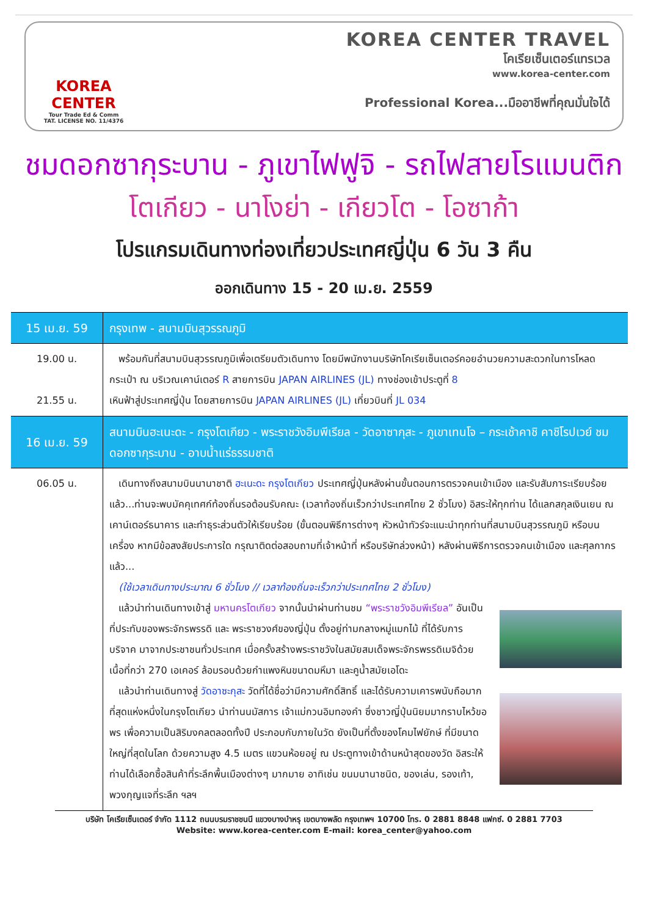KOREA CENTER
Tour Trade Ed & Comm
TAT. LICENSE NO. 11/4376
KOREA CENTER TRAVEL
โคเรียเซ็นเตอร์แทรเวล
www.korea-center.com
Professional Korea...มืออาชีพที่คุณมั่นใจได้
ชมดอกซากุระบาน - ภูเขาไฟฟูจิ - รถไฟสายโรแมนติก
โตเกียว - นาโงย่า - เกียวโต - โอซาก้า
โปรแกรมเดินทางท่องเที่ยวประเทศญี่ปุ่น 6 วัน 3 คืน
ออกเดินทาง 15 - 20 เม.ย. 2559
| 15 เม.ย. 59 | กรุงเทพ - สนามบินสุวรรณภูมิ |
| 19.00 น. 21.55 น. | พร้อมกันที่สนามบินสุวรรณภูมิเพื่อเตรียมตัวเดินทาง โดยมีพนักงานบริษัทโคเรียเซ็นเตอร์คอยอำนวยความสะดวกในการโหลดกระเป๋า ณ บริเวณเคาน์เตอร์ R สายการบิน JAPAN AIRLINES (JL) ทางช่องเข้าประตูที่ 8 เหินฟ้าสู่ประเทศญี่ปุ่น โดยสายการบิน JAPAN AIRLINES (JL) เที่ยวบินที่ JL 034 |
| 16 เม.ย. 59 | สนามบินฮะเนะดะ - กรุงโตเกียว - พระราชวังอิมพีเรียล - วัดอาซากุสะ - ภูเขาเทนโจ – กระเช้าคาชิ คาชิโรปเวย์ ชมดอกซากุระบาน - อาบน้ำแร่ธรรมชาติ |
| 06.05 น. | เดินทางถึงสนามบินนานาชาติ ฮะเนะดะ กรุงโตเกียว ประเทศญี่ปุ่นหลังผ่านขั้นตอนการตรวจคนเข้าเมือง และรับสัมภาระเรียบร้อยแล้ว...ท่านจะพบมัคคุเทศก์ท้องถิ่นรอต้อนรับคณะ (เวลาท้องถิ่นเร็วกว่าประเทศไทย 2 ชั่วโมง) อิสระให้ทุกท่าน ได้แลกสกุลเงินเยน ณ เคาน์เตอร์ธนาคาร และทำธุระส่วนตัวให้เรียบร้อย (ขั้นตอนพิธีการต่างๆ หัวหน้าทัวร์จะแนะนำทุกท่านที่สนามบินสุวรรณภูมิ หรือบนเครื่อง หากมีข้อสงสัยประการใด กรุณาติดต่อสอบถามที่เจ้าหน้าที่ หรือบริษัทล่วงหน้า) หลังผ่านพิธีการตรวจคนเข้าเมือง และศุลกากรแล้ว... (ใช้เวลาเดินทางประมาณ 6 ชั่วโมง // เวลาท้องถิ่นจะเร็วกว่าประเทศไทย 2 ชั่วโมง) แล้วนำท่านเดินทางเข้าสู่ มหานครโตเกียว จากนั้นนำผ่านท่านชม “พระราชวังอิมพีเรียล” อันเป็นที่ประทับของพระจักรพรรดิ และ พระราชวงศ์ของญี่ปุ่น ตั้งอยู่ท่ามกลางหมู่แมกไม้ ที่ได้รับการบริจาค มาจากประชาชนทั่วประเทศ เมื่อครั้งสร้างพระราชวังในสมัยสมเด็จพระจักรพรรดิเมจิด้วยเนื้อที่กว่า 270 เอเคอร์ ล้อมรอบด้วยกำแพงหินขนาดมหึมา และคูน้ำสมัยเอโดะ แล้วนำท่านเดินทางสู่ วัดอาซะกุสะ วัดที่ได้ชื่อว่ามีความศักดิ์สิทธิ์ และได้รับความเคารพนับถือมากที่สุดแห่งหนึ่งในกรุงโตเกียว นำท่านนมัสการ เจ้าแม่กวนอิมทองคำ ซึ่งชาวญี่ปุ่นนิยมมากราบไหว้ขอพร เพื่อความเป็นสิริมงคลตลอดทั้งปี ประกอบกับภายในวัด ยังเป็นที่ตั้งของโคมไฟยักษ์ ที่มีขนาดใหญ่ที่สุดในโลก ด้วยความสูง 4.5 เมตร แขวนห้อยอยู่ ณ ประตูทางเข้าด้านหน้าสุดของวัด อิสระให้ท่านได้เลือกซื้อสินค้าที่ระลึกพื้นเมืองต่างๆ มากมาย อาทิเช่น ขนมนานาชนิด, ของเล่น, รองเท้า, พวงกุญแจที่ระลึก ฯลฯ |
บริษัท โคเรียเซ็นเตอร์ จำกัด 1112 ถนนบรมราชชนนี แขวงบางบำหรุ เขตบางพลัด กรุงเทพฯ 10700 โทร. 0 2881 8848 แฟกซ์. 0 2881 7703
Website: www.korea-center.com E-mail: korea_center@yahoo.com